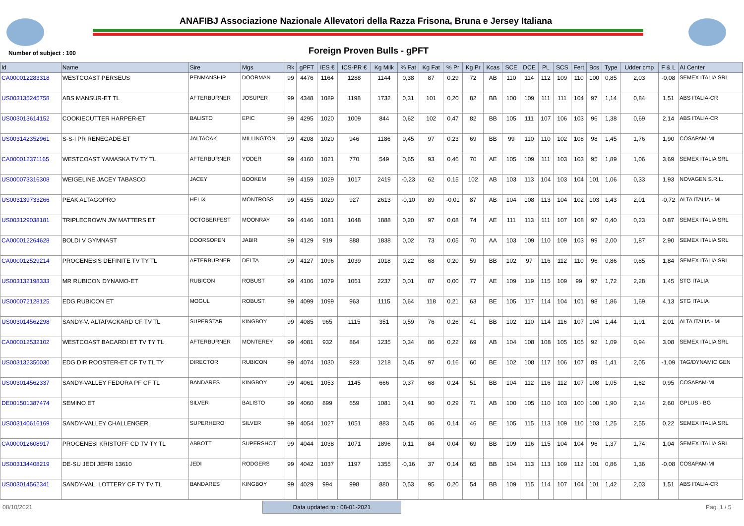ANAFIBJ Associazione Nazionale Allevatori della Razza Frisona, Bruna e Jersey Italiana
Number of subject : 100 Foreign Proven Bulls - gPFT
| Id | Name | Sire | Mgs | Rk | gPFT | IES € | ICS-PR € | Kg Milk | % Fat | Kg Fat | % Pr | Kg Pr | Kcas | SCE | DCE | PL | SCS | Fert | Bcs | Type | Udder cmp | F & L | AI Center |
| --- | --- | --- | --- | --- | --- | --- | --- | --- | --- | --- | --- | --- | --- | --- | --- | --- | --- | --- | --- | --- | --- | --- | --- |
| CA000012283318 | WESTCOAST PERSEUS | PENMANSHIP | DOORMAN | 99 | 4476 | 1164 | 1288 | 1144 | 0,38 | 87 | 0,29 | 72 | AB | 110 | 114 | 112 | 109 | 110 | 100 | 0,85 | 2,03 | -0,08 | SEMEX ITALIA SRL |
| US003135245758 | ABS MANSUR-ET TL | AFTERBURNER | JOSUPER | 99 | 4348 | 1089 | 1198 | 1732 | 0,31 | 101 | 0,20 | 82 | BB | 100 | 109 | 111 | 111 | 104 | 97 | 1,14 | 0,84 | 1,51 | ABS ITALIA-CR |
| US003013614152 | COOKIECUTTER HARPER-ET | BALISTO | EPIC | 99 | 4295 | 1020 | 1009 | 844 | 0,62 | 102 | 0,47 | 82 | BB | 105 | 111 | 107 | 106 | 103 | 96 | 1,38 | 0,69 | 2,14 | ABS ITALIA-CR |
| US003142352961 | S-S-I PR RENEGADE-ET | JALTAOAK | MILLINGTON | 99 | 4208 | 1020 | 946 | 1186 | 0,45 | 97 | 0,23 | 69 | BB | 99 | 110 | 110 | 102 | 108 | 98 | 1,45 | 1,76 | 1,90 | COSAPAM-MI |
| CA000012371165 | WESTCOAST YAMASKA TV TY TL | AFTERBURNER | YODER | 99 | 4160 | 1021 | 770 | 549 | 0,65 | 93 | 0,46 | 70 | AE | 105 | 109 | 111 | 103 | 103 | 95 | 1,89 | 1,06 | 3,69 | SEMEX ITALIA SRL |
| US000073316308 | WEIGELINE JACEY TABASCO | JACEY | BOOKEM | 99 | 4159 | 1029 | 1017 | 2419 | -0,23 | 62 | 0,15 | 102 | AB | 103 | 113 | 104 | 103 | 104 | 101 | 1,06 | 0,33 | 1,93 | NOVAGEN S.R.L. |
| US003139733266 | PEAK ALTAGOPRO | HELIX | MONTROSS | 99 | 4155 | 1029 | 927 | 2613 | -0,10 | 89 | -0,01 | 87 | AB | 104 | 108 | 113 | 104 | 102 | 103 | 1,43 | 2,01 | -0,72 | ALTA ITALIA - MI |
| US003129038181 | TRIPLECROWN JW MATTERS ET | OCTOBERFEST | MOONRAY | 99 | 4146 | 1081 | 1048 | 1888 | 0,20 | 97 | 0,08 | 74 | AE | 111 | 113 | 111 | 107 | 108 | 97 | 0,40 | 0,23 | 0,87 | SEMEX ITALIA SRL |
| CA000012264628 | BOLDI V GYMNAST | DOORSOPEN | JABIR | 99 | 4129 | 919 | 888 | 1838 | 0,02 | 73 | 0,05 | 70 | AA | 103 | 109 | 110 | 109 | 103 | 99 | 2,00 | 1,87 | 2,90 | SEMEX ITALIA SRL |
| CA000012529214 | PROGENESIS DEFINITE TV TY TL | AFTERBURNER | DELTA | 99 | 4127 | 1096 | 1039 | 1018 | 0,22 | 68 | 0,20 | 59 | BB | 102 | 97 | 116 | 112 | 110 | 96 | 0,86 | 0,85 | 1,84 | SEMEX ITALIA SRL |
| US003132198333 | MR RUBICON DYNAMO-ET | RUBICON | ROBUST | 99 | 4106 | 1079 | 1061 | 2237 | 0,01 | 87 | 0,00 | 77 | AE | 109 | 119 | 115 | 109 | 99 | 97 | 1,72 | 2,28 | 1,45 | STG ITALIA |
| US000072128125 | EDG RUBICON ET | MOGUL | ROBUST | 99 | 4099 | 1099 | 963 | 1115 | 0,64 | 118 | 0,21 | 63 | BE | 105 | 117 | 114 | 104 | 101 | 98 | 1,86 | 1,69 | 4,13 | STG ITALIA |
| US003014562298 | SANDY-V. ALTAPACKARD CF TV TL | SUPERSTAR | KINGBOY | 99 | 4085 | 965 | 1115 | 351 | 0,59 | 76 | 0,26 | 41 | BB | 102 | 110 | 114 | 116 | 107 | 104 | 1,44 | 1,91 | 2,01 | ALTA ITALIA - MI |
| CA000012532102 | WESTCOAST BACARDI ET TV TY TL | AFTERBURNER | MONTEREY | 99 | 4081 | 932 | 864 | 1235 | 0,34 | 86 | 0,22 | 69 | AB | 104 | 108 | 108 | 105 | 105 | 92 | 1,09 | 0,94 | 3,08 | SEMEX ITALIA SRL |
| US003132350030 | EDG DIR ROOSTER-ET CF TV TL TY | DIRECTOR | RUBICON | 99 | 4074 | 1030 | 923 | 1218 | 0,45 | 97 | 0,16 | 60 | BE | 102 | 108 | 117 | 106 | 107 | 89 | 1,41 | 2,05 | -1,09 | TAG/DYNAMIC GEN |
| US003014562337 | SANDY-VALLEY FEDORA PF CF TL | BANDARES | KINGBOY | 99 | 4061 | 1053 | 1145 | 666 | 0,37 | 68 | 0,24 | 51 | BB | 104 | 112 | 116 | 112 | 107 | 108 | 1,05 | 1,62 | 0,95 | COSAPAM-MI |
| DE001501387474 | SEMINO ET | SILVER | BALISTO | 99 | 4060 | 899 | 659 | 1081 | 0,41 | 90 | 0,29 | 71 | AB | 100 | 105 | 110 | 103 | 100 | 100 | 1,90 | 2,14 | 2,60 | GPLUS - BG |
| US003140616169 | SANDY-VALLEY CHALLENGER | SUPERHERO | SILVER | 99 | 4054 | 1027 | 1051 | 883 | 0,45 | 86 | 0,14 | 46 | BE | 105 | 115 | 113 | 109 | 110 | 103 | 1,25 | 2,55 | 0,22 | SEMEX ITALIA SRL |
| CA000012608917 | PROGENESI KRISTOFF CD TV TY TL | ABBOTT | SUPERSHOT | 99 | 4044 | 1038 | 1071 | 1896 | 0,11 | 84 | 0,04 | 69 | BB | 109 | 116 | 115 | 104 | 104 | 96 | 1,37 | 1,74 | 1,04 | SEMEX ITALIA SRL |
| US003134408219 | DE-SU JEDI JEFRI 13610 | JEDI | RODGERS | 99 | 4042 | 1037 | 1197 | 1355 | -0,16 | 37 | 0,14 | 65 | BB | 104 | 113 | 113 | 109 | 112 | 101 | 0,86 | 1,36 | -0,08 | COSAPAM-MI |
| US003014562341 | SANDY-VAL. LOTTERY CF TY TV TL | BANDARES | KINGBOY | 99 | 4029 | 994 | 998 | 880 | 0,53 | 95 | 0,20 | 54 | BB | 109 | 115 | 114 | 107 | 104 | 101 | 1,42 | 2,03 | 1,51 | ABS ITALIA-CR |
08/10/2021 Data updated to : 08-01-2021 Pag. 1 / 5